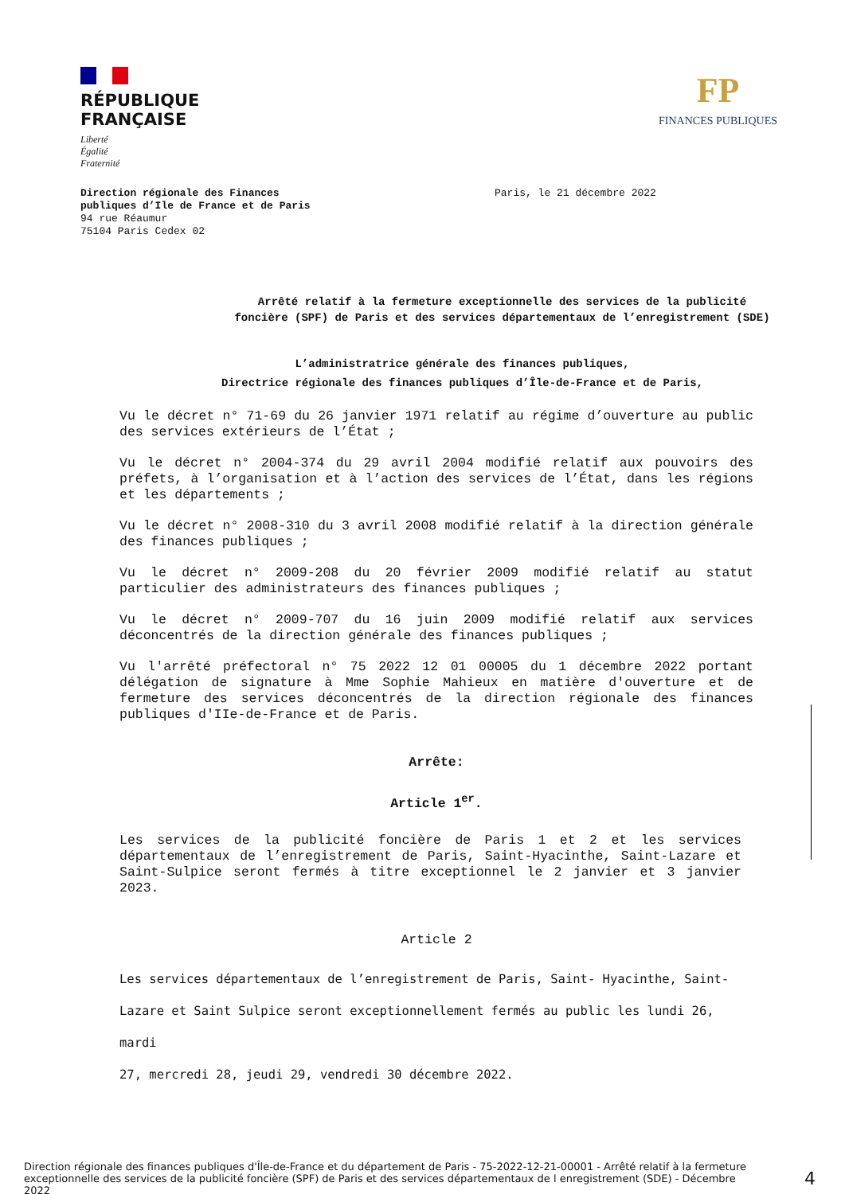RÉPUBLIQUE
FRANÇAISE
Liberté
Égalité
Fraternité
FP
FINANCES PUBLIQUES
Direction régionale des Finances
publiques d’Ile de France et de Paris
94 rue Réaumur
75104 Paris Cedex 02
Paris, le 21 décembre 2022
Arrêté relatif à la fermeture exceptionnelle des services de la publicité
foncière (SPF) de Paris et des services départementaux de l’enregistrement (SDE)
L’administratrice générale des finances publiques,
Directrice régionale des finances publiques d’Île-de-France et de Paris,
Vu le décret n° 71-69 du 26 janvier 1971 relatif au régime d’ouverture au public des services extérieurs de l’État ;
Vu le décret n° 2004-374 du 29 avril 2004 modifié relatif aux pouvoirs des préfets, à l’organisation et à l’action des services de l’État, dans les régions et les départements ;
Vu le décret n° 2008-310 du 3 avril 2008 modifié relatif à la direction générale des finances publiques ;
Vu le décret n° 2009-208 du 20 février 2009 modifié relatif au statut particulier des administrateurs des finances publiques ;
Vu le décret n° 2009-707 du 16 juin 2009 modifié relatif aux services déconcentrés de la direction générale des finances publiques ;
Vu l'arrêté préfectoral n° 75 2022 12 01 00005 du 1 décembre 2022 portant délégation de signature à Mme Sophie Mahieux en matière d'ouverture et de fermeture des services déconcentrés de la direction régionale des finances publiques d'IIe-de-France et de Paris.
Arrête:
Article 1<sup>er</sup>.
Les services de la publicité foncière de Paris 1 et 2 et les services départementaux de l’enregistrement de Paris, Saint-Hyacinthe, Saint-Lazare et Saint-Sulpice seront fermés à titre exceptionnel le 2 janvier et 3 janvier 2023.
Article 2
Les services départementaux de l’enregistrement de Paris, Saint- Hyacinthe, Saint-
Lazare et Saint Sulpice seront exceptionnellement fermés au public les lundi 26, mardi
27, mercredi 28, jeudi 29, vendredi 30 décembre 2022.
Direction régionale des finances publiques d'Île-de-France et du département de Paris - 75-2022-12-21-00001 - Arrêté relatif à la fermeture exceptionnelle des services de la publicité foncière (SPF) de Paris et des services départementaux de l enregistrement (SDE) - Décembre 2022
4